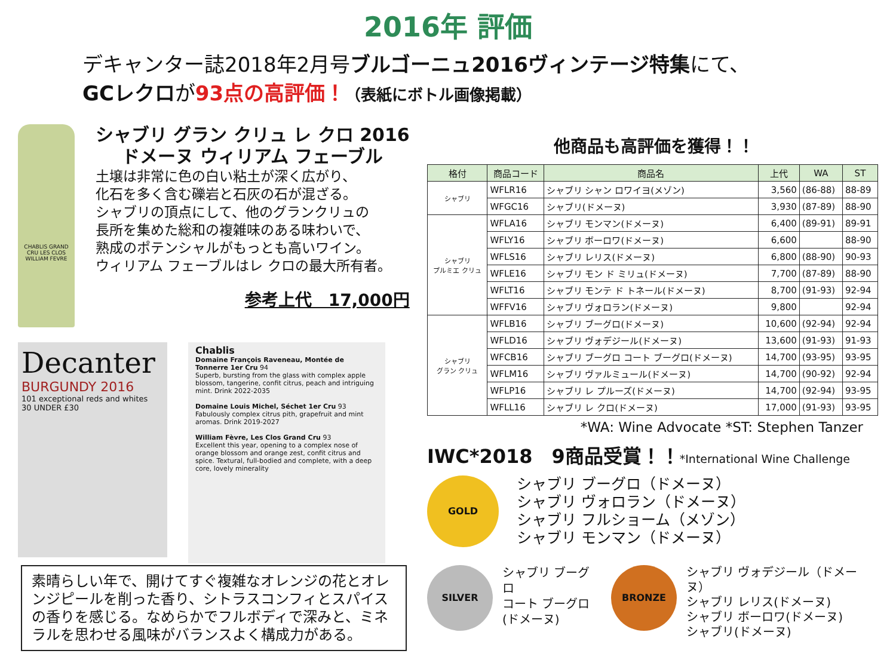2016年 評価
デキャンター誌2018年2月号ブルゴーニュ2016ヴィンテージ特集にて、
GCレクロが93点の高評価！（表紙にボトル画像掲載）
CHABLIS GRAND CRU LES CLOS WILLIAM FEVRE
シャブリ グラン クリュ レ クロ 2016
ドメーヌ ウィリアム フェーブル
土壌は非常に色の白い粘土が深く広がり、
化石を多く含む礫岩と石灰の石が混ざる。
シャブリの頂点にして、他のグランクリュの
長所を集めた総和の複雑味のある味わいで、
熟成のポテンシャルがもっとも高いワイン。
ウィリアム フェーブルはレ クロの最大所有者。
参考上代　17,000円
Decanter
BURGUNDY 2016
101 exceptional reds and whites
30 UNDER £30
Chablis
Domaine François Raveneau, Montée de Tonnerre 1er Cru 94
Superb, bursting from the glass with complex apple blossom, tangerine, confit citrus, peach and intriguing mint. Drink 2022-2035
Domaine Louis Michel, Séchet 1er Cru 93
Fabulously complex citrus pith, grapefruit and mint aromas. Drink 2019-2027
William Fèvre, Les Clos Grand Cru 93
Excellent this year, opening to a complex nose of orange blossom and orange zest, confit citrus and spice. Textural, full-bodied and complete, with a deep core, lovely minerality
素晴らしい年で、開けてすぐ複雑なオレンジの花とオレンジピールを削った香り、シトラスコンフィとスパイスの香りを感じる。なめらかでフルボディで深みと、ミネラルを思わせる風味がバランスよく構成力がある。
他商品も高評価を獲得！！
| 格付 | 商品コード | 商品名 | 上代 | WA | ST |
| --- | --- | --- | --- | --- | --- |
| シャブリ | WFLR16 | シャブリ シャン ロワイヨ(メゾン) | 3,560 | (86-88) | 88-89 |
| | WFGC16 | シャブリ(ドメーヌ) | 3,930 | (87-89) | 88-90 |
| シャブリ プルミエ クリュ | WFLA16 | シャブリ モンマン(ドメーヌ) | 6,400 | (89-91) | 89-91 |
| | WFLY16 | シャブリ ボーロワ(ドメーヌ) | 6,600 | | 88-90 |
| | WFLS16 | シャブリ レリス(ドメーヌ) | 6,800 | (88-90) | 90-93 |
| | WFLE16 | シャブリ モン ド ミリュ(ドメーヌ) | 7,700 | (87-89) | 88-90 |
| | WFLT16 | シャブリ モンテ ド トネール(ドメーヌ) | 8,700 | (91-93) | 92-94 |
| | WFFV16 | シャブリ ヴォロラン(ドメーヌ) | 9,800 | | 92-94 |
| シャブリ グラン クリュ | WFLB16 | シャブリ ブーグロ(ドメーヌ) | 10,600 | (92-94) | 92-94 |
| | WFLD16 | シャブリ ヴォデジール(ドメーヌ) | 13,600 | (91-93) | 91-93 |
| | WFCB16 | シャブリ ブーグロ コート ブーグロ(ドメーヌ) | 14,700 | (93-95) | 93-95 |
| | WFLM16 | シャブリ ヴァルミュール(ドメーヌ) | 14,700 | (90-92) | 92-94 |
| | WFLP16 | シャブリ レ プルーズ(ドメーヌ) | 14,700 | (92-94) | 93-95 |
| | WFLL16 | シャブリ レ クロ(ドメーヌ) | 17,000 | (91-93) | 93-95 |
*WA: Wine Advocate *ST: Stephen Tanzer
IWC*2018　9商品受賞！！*International Wine Challenge
GOLD
シャブリ ブーグロ（ドメーヌ）
シャブリ ヴォロラン（ドメーヌ）
シャブリ フルショーム（メゾン）
シャブリ モンマン（ドメーヌ）
SILVER
シャブリ ブーグロ
コート ブーグロ
(ドメーヌ)
BRONZE
シャブリ ヴォデジール（ドメーヌ）
シャブリ レリス(ドメーヌ)
シャブリ ボーロワ(ドメーヌ)
シャブリ(ドメーヌ)